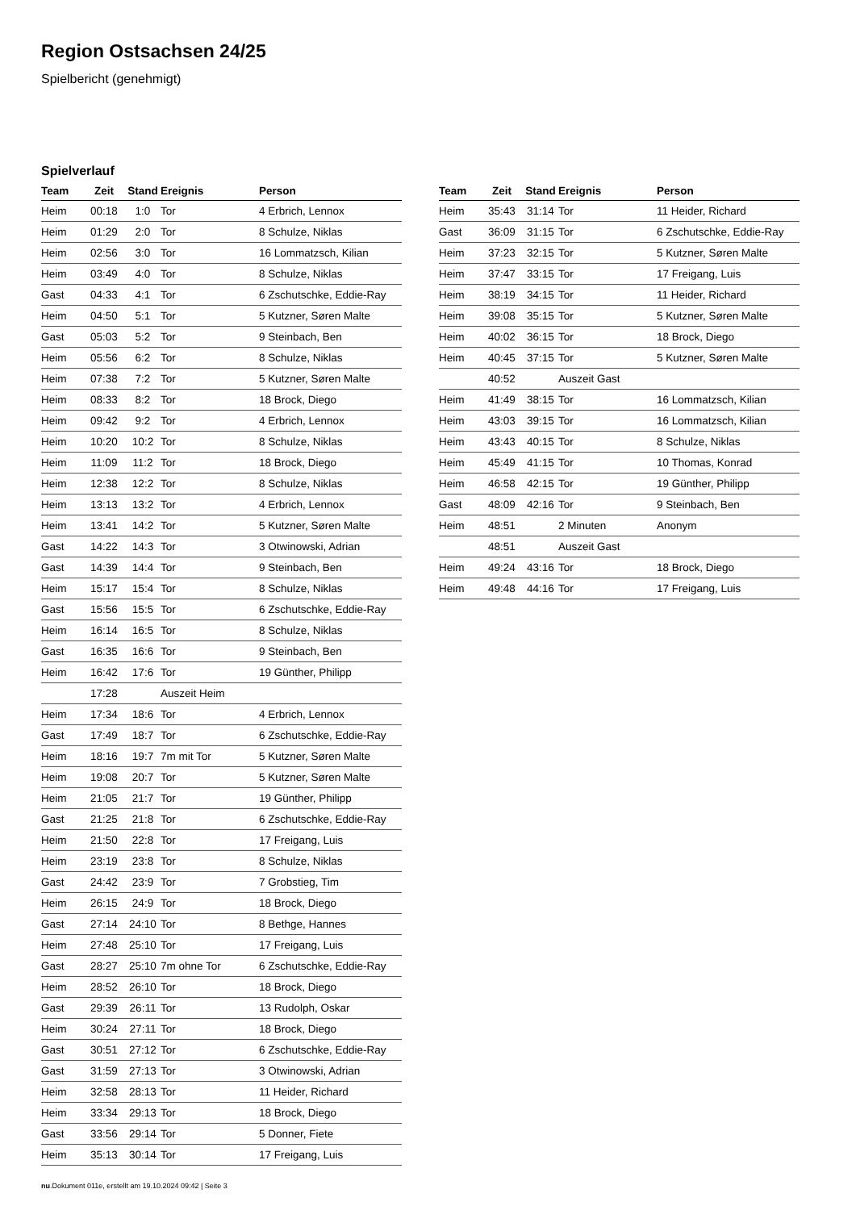Region Ostsachsen 24/25
Spielbericht (genehmigt)
Spielverlauf
| Team | Zeit | Stand | Ereignis | Person |
| --- | --- | --- | --- | --- |
| Heim | 00:18 | 1:0 | Tor | 4 Erbrich, Lennox |
| Heim | 01:29 | 2:0 | Tor | 8 Schulze, Niklas |
| Heim | 02:56 | 3:0 | Tor | 16 Lommatzsch, Kilian |
| Heim | 03:49 | 4:0 | Tor | 8 Schulze, Niklas |
| Gast | 04:33 | 4:1 | Tor | 6 Zschutschke, Eddie-Ray |
| Heim | 04:50 | 5:1 | Tor | 5 Kutzner, Søren Malte |
| Gast | 05:03 | 5:2 | Tor | 9 Steinbach, Ben |
| Heim | 05:56 | 6:2 | Tor | 8 Schulze, Niklas |
| Heim | 07:38 | 7:2 | Tor | 5 Kutzner, Søren Malte |
| Heim | 08:33 | 8:2 | Tor | 18 Brock, Diego |
| Heim | 09:42 | 9:2 | Tor | 4 Erbrich, Lennox |
| Heim | 10:20 | 10:2 | Tor | 8 Schulze, Niklas |
| Heim | 11:09 | 11:2 | Tor | 18 Brock, Diego |
| Heim | 12:38 | 12:2 | Tor | 8 Schulze, Niklas |
| Heim | 13:13 | 13:2 | Tor | 4 Erbrich, Lennox |
| Heim | 13:41 | 14:2 | Tor | 5 Kutzner, Søren Malte |
| Gast | 14:22 | 14:3 | Tor | 3 Otwinowski, Adrian |
| Gast | 14:39 | 14:4 | Tor | 9 Steinbach, Ben |
| Heim | 15:17 | 15:4 | Tor | 8 Schulze, Niklas |
| Gast | 15:56 | 15:5 | Tor | 6 Zschutschke, Eddie-Ray |
| Heim | 16:14 | 16:5 | Tor | 8 Schulze, Niklas |
| Gast | 16:35 | 16:6 | Tor | 9 Steinbach, Ben |
| Heim | 16:42 | 17:6 | Tor | 19 Günther, Philipp |
| | 17:28 | | Auszeit Heim | |
| Heim | 17:34 | 18:6 | Tor | 4 Erbrich, Lennox |
| Gast | 17:49 | 18:7 | Tor | 6 Zschutschke, Eddie-Ray |
| Heim | 18:16 | 19:7 | 7m mit Tor | 5 Kutzner, Søren Malte |
| Heim | 19:08 | 20:7 | Tor | 5 Kutzner, Søren Malte |
| Heim | 21:05 | 21:7 | Tor | 19 Günther, Philipp |
| Gast | 21:25 | 21:8 | Tor | 6 Zschutschke, Eddie-Ray |
| Heim | 21:50 | 22:8 | Tor | 17 Freigang, Luis |
| Heim | 23:19 | 23:8 | Tor | 8 Schulze, Niklas |
| Gast | 24:42 | 23:9 | Tor | 7 Grobstieg, Tim |
| Heim | 26:15 | 24:9 | Tor | 18 Brock, Diego |
| Gast | 27:14 | 24:10 | Tor | 8 Bethge, Hannes |
| Heim | 27:48 | 25:10 | Tor | 17 Freigang, Luis |
| Gast | 28:27 | 25:10 | 7m ohne Tor | 6 Zschutschke, Eddie-Ray |
| Heim | 28:52 | 26:10 | Tor | 18 Brock, Diego |
| Gast | 29:39 | 26:11 | Tor | 13 Rudolph, Oskar |
| Heim | 30:24 | 27:11 | Tor | 18 Brock, Diego |
| Gast | 30:51 | 27:12 | Tor | 6 Zschutschke, Eddie-Ray |
| Gast | 31:59 | 27:13 | Tor | 3 Otwinowski, Adrian |
| Heim | 32:58 | 28:13 | Tor | 11 Heider, Richard |
| Heim | 33:34 | 29:13 | Tor | 18 Brock, Diego |
| Gast | 33:56 | 29:14 | Tor | 5 Donner, Fiete |
| Heim | 35:13 | 30:14 | Tor | 17 Freigang, Luis |
| Team | Zeit | Stand | Ereignis | Person |
| --- | --- | --- | --- | --- |
| Heim | 35:43 | 31:14 | Tor | 11 Heider, Richard |
| Gast | 36:09 | 31:15 | Tor | 6 Zschutschke, Eddie-Ray |
| Heim | 37:23 | 32:15 | Tor | 5 Kutzner, Søren Malte |
| Heim | 37:47 | 33:15 | Tor | 17 Freigang, Luis |
| Heim | 38:19 | 34:15 | Tor | 11 Heider, Richard |
| Heim | 39:08 | 35:15 | Tor | 5 Kutzner, Søren Malte |
| Heim | 40:02 | 36:15 | Tor | 18 Brock, Diego |
| Heim | 40:45 | 37:15 | Tor | 5 Kutzner, Søren Malte |
| | 40:52 | | Auszeit Gast | |
| Heim | 41:49 | 38:15 | Tor | 16 Lommatzsch, Kilian |
| Heim | 43:03 | 39:15 | Tor | 16 Lommatzsch, Kilian |
| Heim | 43:43 | 40:15 | Tor | 8 Schulze, Niklas |
| Heim | 45:49 | 41:15 | Tor | 10 Thomas, Konrad |
| Heim | 46:58 | 42:15 | Tor | 19 Günther, Philipp |
| Gast | 48:09 | 42:16 | Tor | 9 Steinbach, Ben |
| Heim | 48:51 | | 2 Minuten | Anonym |
| | 48:51 | | Auszeit Gast | |
| Heim | 49:24 | 43:16 | Tor | 18 Brock, Diego |
| Heim | 49:48 | 44:16 | Tor | 17 Freigang, Luis |
nu.Dokument 011e, erstellt am 19.10.2024 09:42 | Seite 3